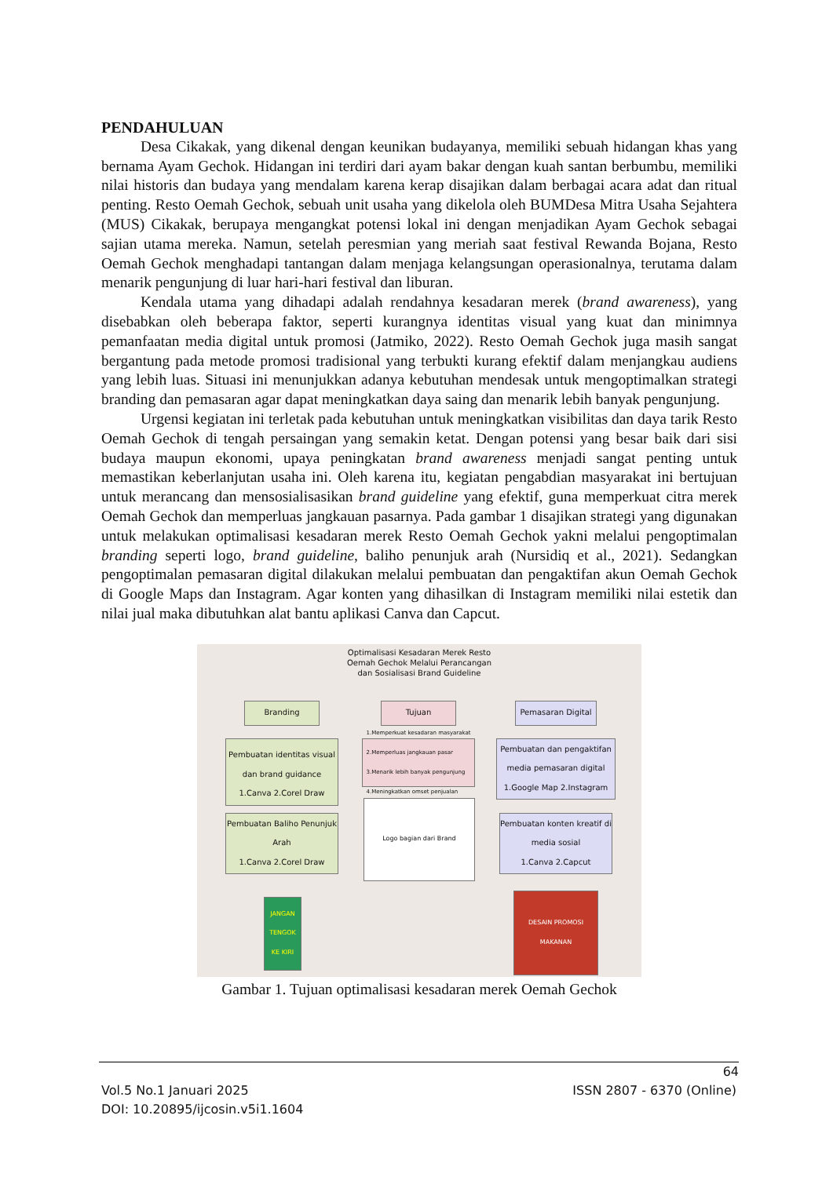PENDAHULUAN
Desa Cikakak, yang dikenal dengan keunikan budayanya, memiliki sebuah hidangan khas yang bernama Ayam Gechok. Hidangan ini terdiri dari ayam bakar dengan kuah santan berbumbu, memiliki nilai historis dan budaya yang mendalam karena kerap disajikan dalam berbagai acara adat dan ritual penting. Resto Oemah Gechok, sebuah unit usaha yang dikelola oleh BUMDesa Mitra Usaha Sejahtera (MUS) Cikakak, berupaya mengangkat potensi lokal ini dengan menjadikan Ayam Gechok sebagai sajian utama mereka. Namun, setelah peresmian yang meriah saat festival Rewanda Bojana, Resto Oemah Gechok menghadapi tantangan dalam menjaga kelangsungan operasionalnya, terutama dalam menarik pengunjung di luar hari-hari festival dan liburan.
Kendala utama yang dihadapi adalah rendahnya kesadaran merek (brand awareness), yang disebabkan oleh beberapa faktor, seperti kurangnya identitas visual yang kuat dan minimnya pemanfaatan media digital untuk promosi (Jatmiko, 2022). Resto Oemah Gechok juga masih sangat bergantung pada metode promosi tradisional yang terbukti kurang efektif dalam menjangkau audiens yang lebih luas. Situasi ini menunjukkan adanya kebutuhan mendesak untuk mengoptimalkan strategi branding dan pemasaran agar dapat meningkatkan daya saing dan menarik lebih banyak pengunjung.
Urgensi kegiatan ini terletak pada kebutuhan untuk meningkatkan visibilitas dan daya tarik Resto Oemah Gechok di tengah persaingan yang semakin ketat. Dengan potensi yang besar baik dari sisi budaya maupun ekonomi, upaya peningkatan brand awareness menjadi sangat penting untuk memastikan keberlanjutan usaha ini. Oleh karena itu, kegiatan pengabdian masyarakat ini bertujuan untuk merancang dan mensosialisasikan brand guideline yang efektif, guna memperkuat citra merek Oemah Gechok dan memperluas jangkauan pasarnya. Pada gambar 1 disajikan strategi yang digunakan untuk melakukan optimalisasi kesadaran merek Resto Oemah Gechok yakni melalui pengoptimalan branding seperti logo, brand guideline, baliho penunjuk arah (Nursidiq et al., 2021). Sedangkan pengoptimalan pemasaran digital dilakukan melalui pembuatan dan pengaktifan akun Oemah Gechok di Google Maps dan Instagram. Agar konten yang dihasilkan di Instagram memiliki nilai estetik dan nilai jual maka dibutuhkan alat bantu aplikasi Canva dan Capcut.
Optimalisasi Kesadaran Merek Resto Oemah Gechok Melalui Perancangan dan Sosialisasi Brand Guideline
Branding Tujuan Pemasaran Digital
Pembuatan identitas visual dan brand guidance
1.Canva 2.Corel Draw
1.Memperkuat kesadaran masyarakat
2.Memperluas jangkauan pasar
3.Menarik lebih banyak pengunjung
4.Meningkatkan omset penjualan
Pembuatan dan pengaktifan media pemasaran digital
1.Google Map 2.Instagram
Pembuatan Baliho Penunjuk Arah
1.Canva 2.Corel Draw
Logo bagian dari Brand
Pembuatan konten kreatif di media sosial
1.Canva 2.Capcut
JANGAN TENGOK KE KIRI
DESAIN PROMOSI MAKANAN
Gambar 1. Tujuan optimalisasi kesadaran merek Oemah Gechok
64
Vol.5 No.1 Januari 2025 ISSN 2807 - 6370 (Online)
DOI: 10.20895/ijcosin.v5i1.1604